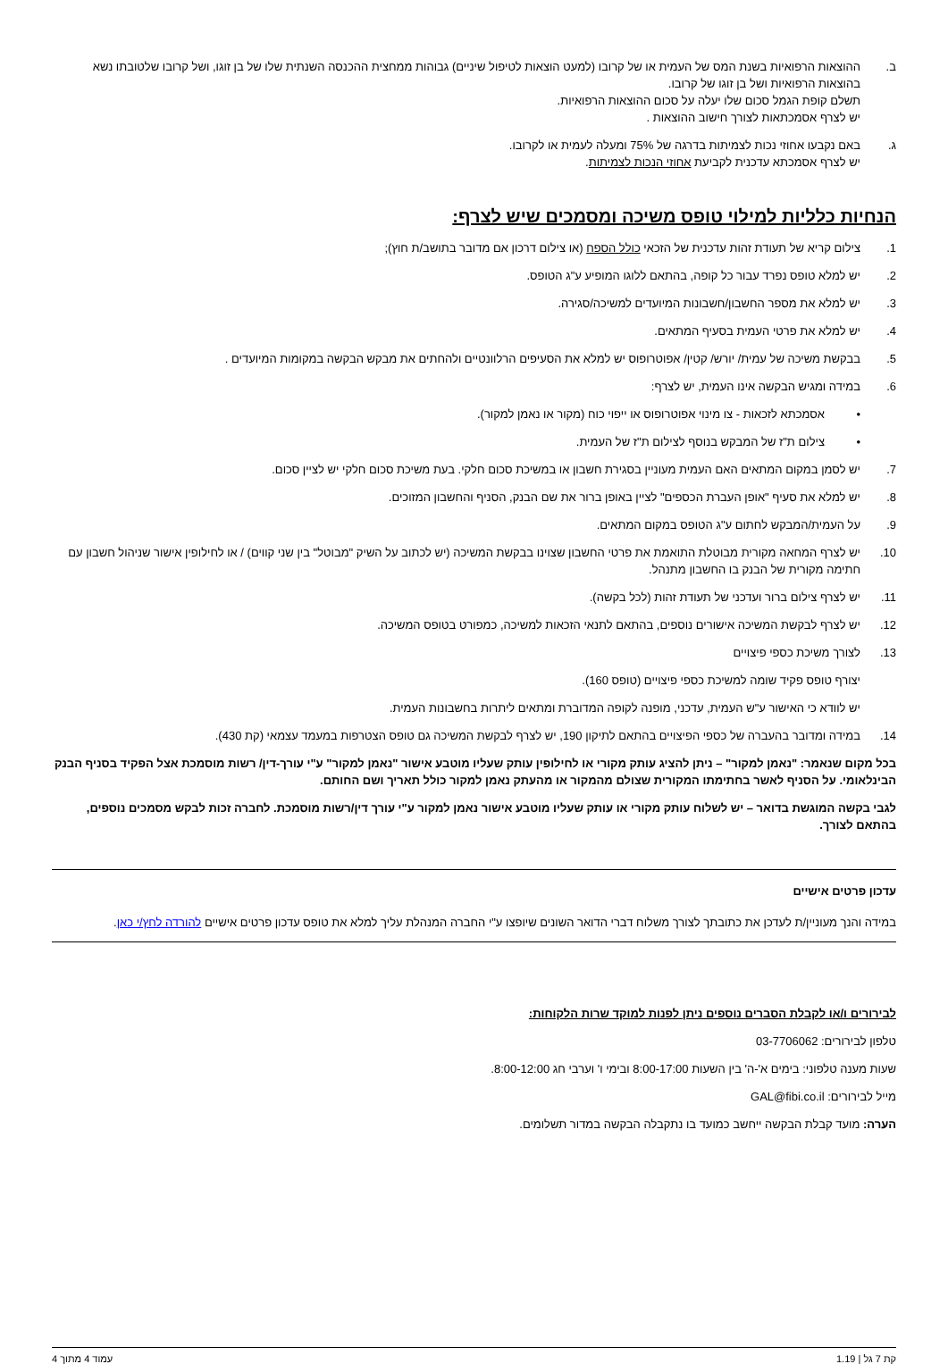ב. ההוצאות הרפואיות בשנת המס של העמית או של קרובו (למעט הוצאות לטיפול שיניים) גבוהות ממחצית ההכנסה השנתית שלו של בן זוגו, ושל קרובו שלטובתו נשא בהוצאות הרפואיות ושל בן זוגו של קרובו.
תשלם קופת הגמל סכום שלו יעלה על סכום ההוצאות הרפואיות.
יש לצרף אסמכתאות לצורך חישוב ההוצאות .
ג. באם נקבעו אחוזי נכות לצמיתות בדרגה של 75% ומעלה לעמית או לקרובו.
יש לצרף אסמכתא עדכנית לקביעת אחוזי הנכות לצמיתות.
הנחיות כלליות למילוי טופס משיכה ומסמכים שיש לצרף:
1. צילום קריא של תעודת זהות עדכנית של הזכאי כולל הספח (או צילום דרכון אם מדובר בתושב/ת חוץ);
2. יש למלא טופס נפרד עבור כל קופה, בהתאם ללוגו המופיע ע"ג הטופס.
3. יש למלא את מספר החשבון/חשבונות המיועדים למשיכה/סגירה.
4. יש למלא את פרטי העמית בסעיף המתאים.
5. בבקשת משיכה של עמית/ יורש/ קטין/ אפוטרופוס יש למלא את הסעיפים הרלוונטיים ולהחתים את מבקש הבקשה במקומות המיועדים .
6. במידה ומגיש הבקשה אינו העמית, יש לצרף:
• אסמכתא לזכאות - צו מינוי אפוטרופוס או ייפוי כוח (מקור או נאמן למקור).
• צילום ת"ז של המבקש בנוסף לצילום ת"ז של העמית.
7. יש לסמן במקום המתאים האם העמית מעוניין בסגירת חשבון או במשיכת סכום חלקי. בעת משיכת סכום חלקי יש לציין סכום.
8. יש למלא את סעיף "אופן העברת הכספים" לציין באופן ברור את שם הבנק, הסניף והחשבון המזוכים.
9. על העמית/המבקש לחתום ע"ג הטופס במקום המתאים.
10. יש לצרף המחאה מקורית מבוטלת התואמת את פרטי החשבון שצוינו בבקשת המשיכה (יש לכתוב על השיק "מבוטל" בין שני קווים) / או לחילופין אישור שניהול חשבון עם חתימה מקורית של הבנק בו החשבון מתנהל.
11. יש לצרף צילום ברור ועדכני של תעודת זהות (לכל בקשה).
12. יש לצרף לבקשת המשיכה אישורים נוספים, בהתאם לתנאי הזכאות למשיכה, כמפורט בטופס המשיכה.
13. לצורך משיכת כספי פיצויים
יצורף טופס פקיד שומה למשיכת כספי פיצויים (טופס 160).
יש לוודא כי האישור ע"ש העמית, עדכני, מופנה לקופה המדוברת ומתאים ליתרות בחשבונות העמית.
14. במידה ומדובר בהעברה של כספי הפיצויים בהתאם לתיקון 190, יש לצרף לבקשת המשיכה גם טופס הצטרפות במעמד עצמאי (קת 430).
בכל מקום שנאמר: "נאמן למקור" – ניתן להציג עותק מקורי או לחילופין עותק שעליו מוטבע אישור "נאמן למקור" ע"י עורך-דין/ רשות מוסמכת אצל הפקיד בסניף הבנק הבינלאומי. על הסניף לאשר בחתימתו המקורית שצולם מהמקור או מהעתק נאמן למקור כולל תאריך ושם החותם.
לגבי בקשה המוגשת בדואר – יש לשלוח עותק מקורי או עותק שעליו מוטבע אישור נאמן למקור ע"י עורך דין/רשות מוסמכת. לחברה זכות לבקש מסמכים נוספים, בהתאם לצורך.
עדכון פרטים אישיים
במידה והנך מעוניין/ת לעדכן את כתובתך לצורך משלוח דברי הדואר השונים שיופצו ע"י החברה המנהלת עליך למלא את טופס עדכון פרטים אישיים להורדה לחץ/י כאן.
לבירורים ו/או לקבלת הסברים נוספים ניתן לפנות למוקד שרות הלקוחות:
טלפון לבירורים: 03-7706062
שעות מענה טלפוני: בימים א'-ה' בין השעות 8:00-17:00 ובימי ו' וערבי חג 8:00-12:00.
מייל לבירורים: GAL@fibi.co.il
הערה: מועד קבלת הבקשה ייחשב כמועד בו נתקבלה הבקשה במדור תשלומים.
קת 7 גל | 1.19 עמוד 4 מתוך 4